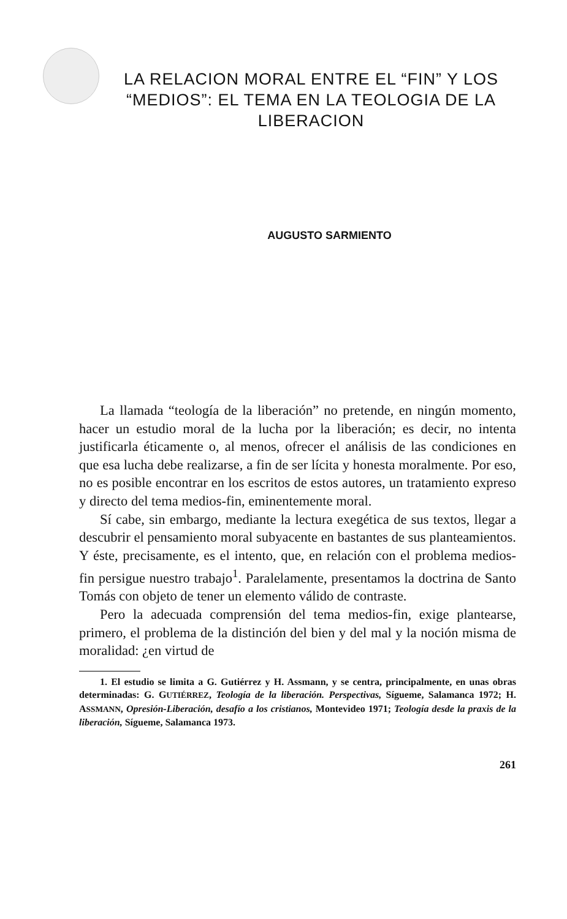LA RELACION MORAL ENTRE EL “FIN” Y LOS “MEDIOS”: EL TEMA EN LA TEOLOGIA DE LA LIBERACION
AUGUSTO SARMIENTO
La llamada “teología de la liberación” no pretende, en ningún momento, hacer un estudio moral de la lucha por la liberación; es decir, no intenta justificarla éticamente o, al menos, ofrecer el análisis de las condiciones en que esa lucha debe realizarse, a fin de ser lícita y honesta moralmente. Por eso, no es posible encontrar en los escritos de estos autores, un tratamiento expreso y directo del tema medios-fin, eminentemente moral.
Sí cabe, sin embargo, mediante la lectura exegética de sus textos, llegar a descubrir el pensamiento moral subyacente en bastantes de sus planteamientos. Y éste, precisamente, es el intento, que, en relación con el problema medios-fin persigue nuestro trabajo<sup>1</sup>. Paralelamente, presentamos la doctrina de Santo Tomás con objeto de tener un elemento válido de contraste.
Pero la adecuada comprensión del tema medios-fin, exige plantearse, primero, el problema de la distinción del bien y del mal y la noción misma de moralidad: ¿en virtud de
1. El estudio se limita a G. Gutiérrez y H. Assmann, y se centra, principalmente, en unas obras determinadas: G. GUTIÉRREZ, Teología de la liberación. Perspectivas, Sígueme, Salamanca 1972; H. ASSMANN, Opresión-Liberación, desafío a los cristianos, Montevideo 1971; Teología desde la praxis de la liberación, Sígueme, Salamanca 1973.
261